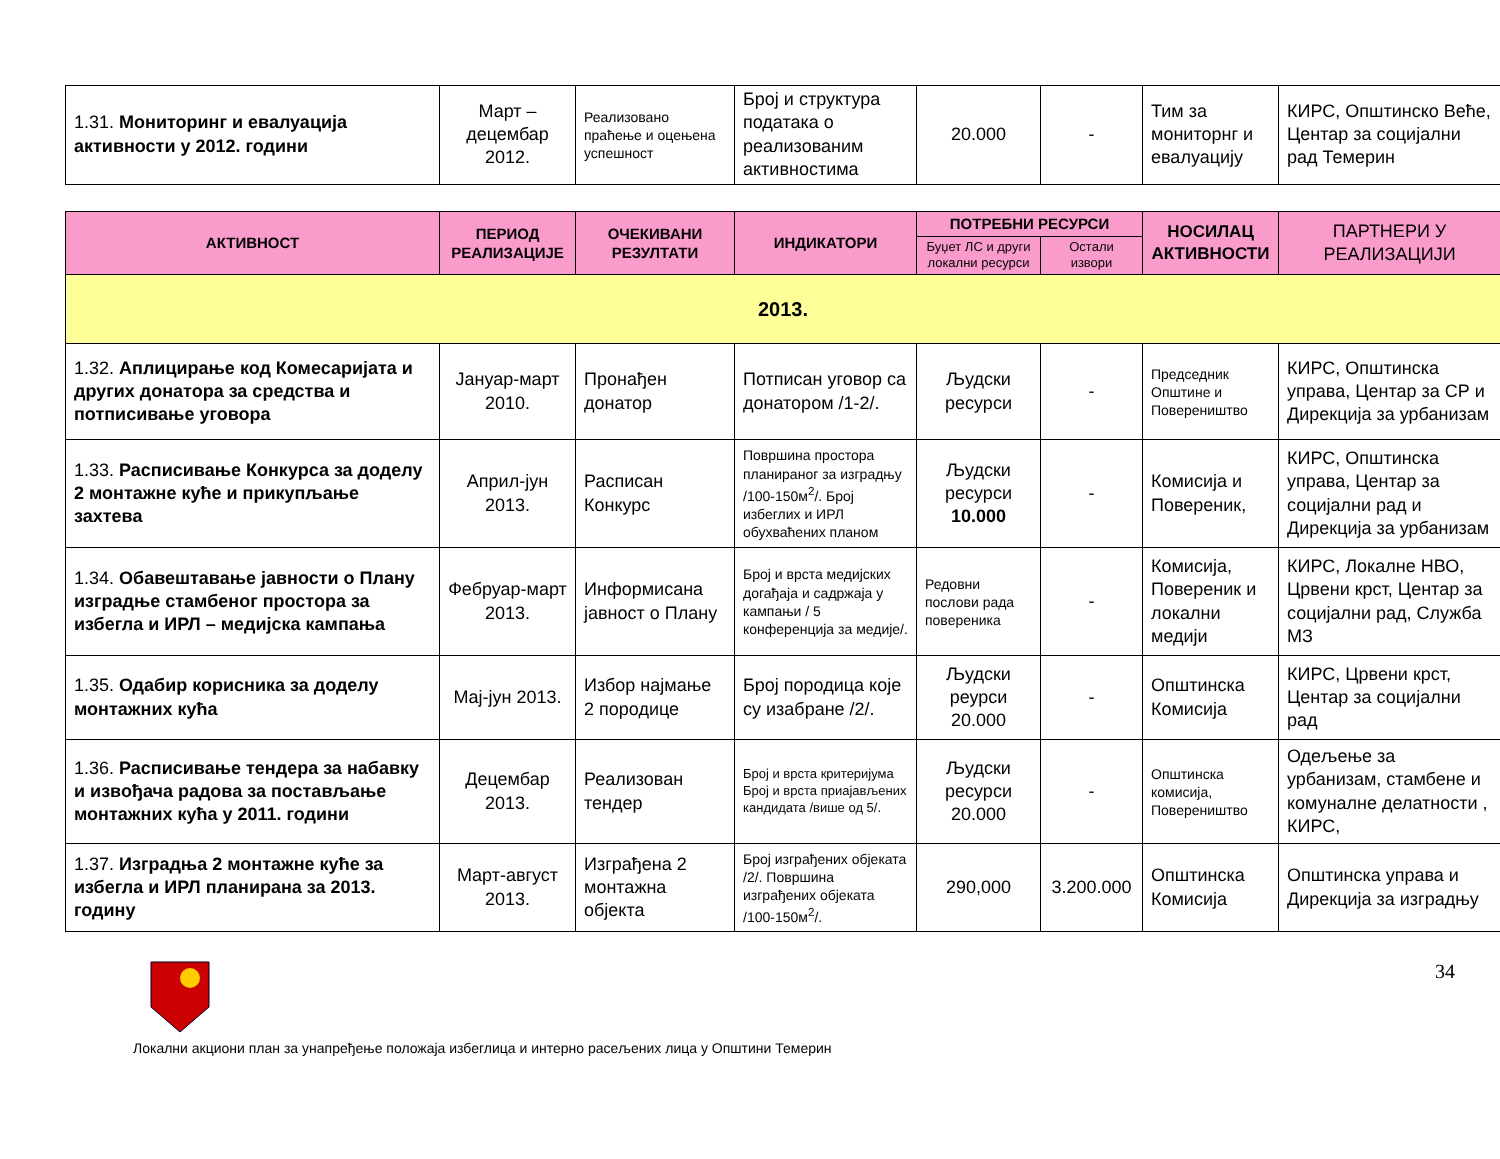| 1.31. Мониторинг и евалуација активности у 2012. години | Март – децембар 2012. | Реализовано праћење и оцењена успешност | Број и структура података о реализованим активностима | 20.000 | - | Тим за мониторнг и евалуацију | КИРС, Општинско Веће, Центар за социјални рад Темерин |
| АКТИВНОСТ | ПЕРИОД РЕАЛИЗАЦИЈЕ | ОЧЕКИВАНИ РЕЗУЛТАТИ | ИНДИКАТОРИ | ПОТРЕБНИ РЕСУРСИ | | НОСИЛАЦ АКТИВНОСТИ | ПАРТНЕРИ У РЕАЛИЗАЦИЈИ |
| --- | --- | --- | --- | --- | --- | --- | --- |
| | | | | Буџет ЛС и други локални ресурси | Остали извори | | |
| 2013. | | | | | | | |
| 1.32. Аплицирање код Комесаријата и других донатора за средства и потписивање уговора | Јануар-март 2010. | Пронађен донатор | Потписан уговор са донатором /1-2/. | Људски ресурси | - | Председник Општине и Повереништво | КИРС, Општинска управа, Центар за СР и Дирекција за урбанизам |
| 1.33. Расписивање Конкурса за доделу 2 монтажне куће и прикупљање захтева | Април-јун 2013. | Расписан Конкурс | Површина простора планираног за изградњу /100-150м<sup>2</sup>/. Број избеглих и ИРЛ обухваћених планом | Људски ресурси 10.000 | - | Комисија и Повереник, | КИРС, Општинска управа, Центар за социјални рад и Дирекција за урбанизам |
| 1.34. Обавештавање јавности о Плану изградње стамбеног простора за избегла и ИРЛ – медијска кампања | Фебруар-март 2013. | Информисана јавност о Плану | Број и врста медијских догађаја и садржаја у кампањи / 5 конференција за медије/. | Редовни послови рада повереника | - | Комисија, Повереник и локални медији | КИРС, Локалне НВО, Црвени крст, Центар за социјални рад, Служба МЗ |
| 1.35. Одабир корисника за доделу монтажних кућа | Мај-јун 2013. | Избор најмање 2 породице | Број породица које су изабране /2/. | Људски реурси 20.000 | - | Општинска Комисија | КИРС, Црвени крст, Центар за социјални рад |
| 1.36. Расписивање тендера за набавку и извођача радова за постављање монтажних кућа у 2011. години | Децембар 2013. | Реализован тендер | Број и врста критеријума Број и врста приајављених кандидата /више од 5/. | Људски ресурси 20.000 | - | Општинска комисија, Повереништво | Одељење за урбанизам, стамбене и комуналне делатности , КИРС, |
| 1.37. Изградња 2 монтажне куће за избегла и ИРЛ планирана за 2013. годину | Март-август 2013. | Изграђена 2 монтажна објекта | Број изграђених објеката /2/. Површина изграђених објеката /100-150м<sup>2</sup>/. | 290,000 | 3.200.000 | Општинска Комисија | Општинска управа и Дирекција за изградњу |
34
Локални акциони план за унапређење положаја избеглица и интерно расељених лица у Општини Темерин